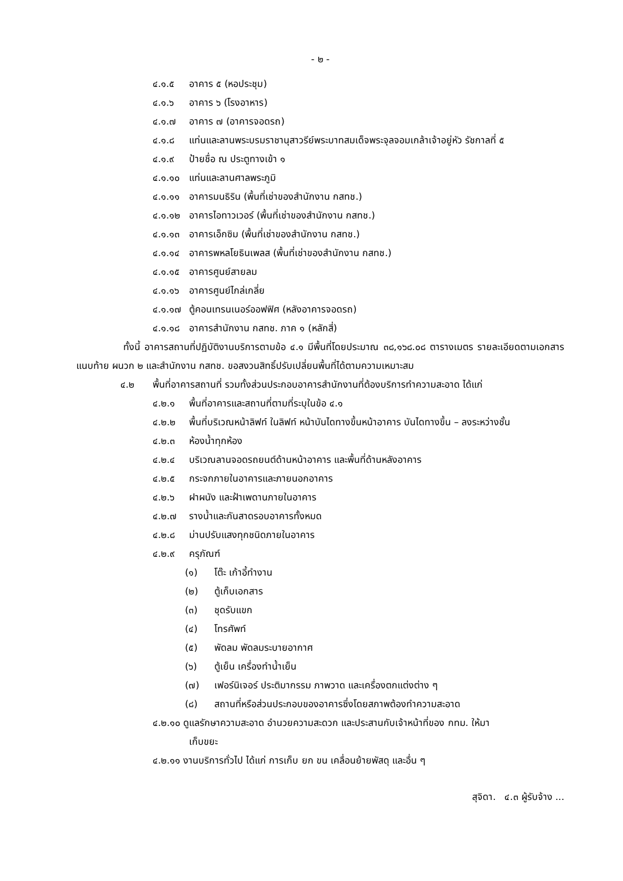- ๒ -
๔.๑.๕ อาคาร ๕ (หอประชุม)
๔.๑.๖ อาคาร ๖ (โรงอาหาร)
๔.๑.๗ อาคาร ๗ (อาคารจอดรถ)
๔.๑.๘ แท่นและลานพระบรมราชานุสาวรีย์พระบาทสมเด็จพระจุลจอมเกล้าเจ้าอยู่หัว รัชกาลที่ ๕
๔.๑.๙ ป้ายชื่อ ณ ประตูทางเข้า ๑
๔.๑.๑๐ แท่นและลานศาลพระภูมิ
๔.๑.๑๑ อาคารมนธิริน (พื้นที่เช่าของสำนักงาน กสทช.)
๔.๑.๑๒ อาคารไอทาวเวอร์ (พื้นที่เช่าของสำนักงาน กสทช.)
๔.๑.๑๓ อาคารเอ็กซิม (พื้นที่เช่าของสำนักงาน กสทช.)
๔.๑.๑๔ อาคารพหลโยธินเพลส (พื้นที่เช่าของสำนักงาน กสทช.)
๔.๑.๑๕ อาคารศูนย์สายลม
๔.๑.๑๖ อาคารศูนย์ไกล่เกลี่ย
๔.๑.๑๗ ตู้คอนเทรนเนอร์ออฟฟิศ (หลังอาคารจอดรถ)
๔.๑.๑๘ อาคารสำนักงาน กสทช. ภาค ๑ (หลักสี่)
ทั้งนี้ อาคารสถานที่ปฏิบัติงานบริการตามข้อ ๔.๑ มีพื้นที่โดยประมาณ ๓๘,๑๖๘.๐๘ ตารางเมตร รายละเอียดตามเอกสารแนบท้าย ผนวก ๒ และสำนักงาน กสทช. ขอสงวนสิทธิ์ปรับเปลี่ยนพื้นที่ได้ตามความเหมาะสม
๔.๒ พื้นที่อาคารสถานที่ รวมทั้งส่วนประกอบอาคารสำนักงานที่ต้องบริการทำความสะอาด ได้แก่
๔.๒.๑ พื้นที่อาคารและสถานที่ตามที่ระบุในข้อ ๔.๑
๔.๒.๒ พื้นที่บริเวณหน้าลิฟท์ ในลิฟท์ หน้าบันไดทางขึ้นหน้าอาคาร บันไดทางขึ้น – ลงระหว่างชั้น
๔.๒.๓ ห้องน้ำทุกห้อง
๔.๒.๔ บริเวณลานจอดรถยนต์ด้านหน้าอาคาร และพื้นที่ด้านหลังอาคาร
๔.๒.๕ กระจกภายในอาคารและภายนอกอาคาร
๔.๒.๖ ฝาผนัง และฝ้าเพดานภายในอาคาร
๔.๒.๗ รางน้ำและกันสาดรอบอาคารทั้งหมด
๔.๒.๘ ม่านปรับแสงทุกชนิดภายในอาคาร
๔.๒.๙ ครุภัณฑ์
(๑) โต๊ะ เก้าอี้ทำงาน
(๒) ตู้เก็บเอกสาร
(๓) ชุดรับแขก
(๔) โทรศัพท์
(๕) พัดลม พัดลมระบายอากาศ
(๖) ตู้เย็น เครื่องทำน้ำเย็น
(๗) เฟอร์นิเจอร์ ประติมากรรม ภาพวาด และเครื่องตกแต่งต่าง ๆ
(๘) สถานที่หรือส่วนประกอบของอาคารซึ่งโดยสภาพต้องทำความสะอาด
๔.๒.๑๐ ดูแลรักษาความสะอาด อำนวยความสะดวก และประสานกับเจ้าหน้าที่ของ กทม. ให้มา
เก็บขยะ
๔.๒.๑๑ งานบริการทั่วไป ได้แก่ การเก็บ ยก ขน เคลื่อนย้ายพัสดุ และอื่น ๆ
สุจิดา. ๔.๓ ผู้รับจ้าง ...